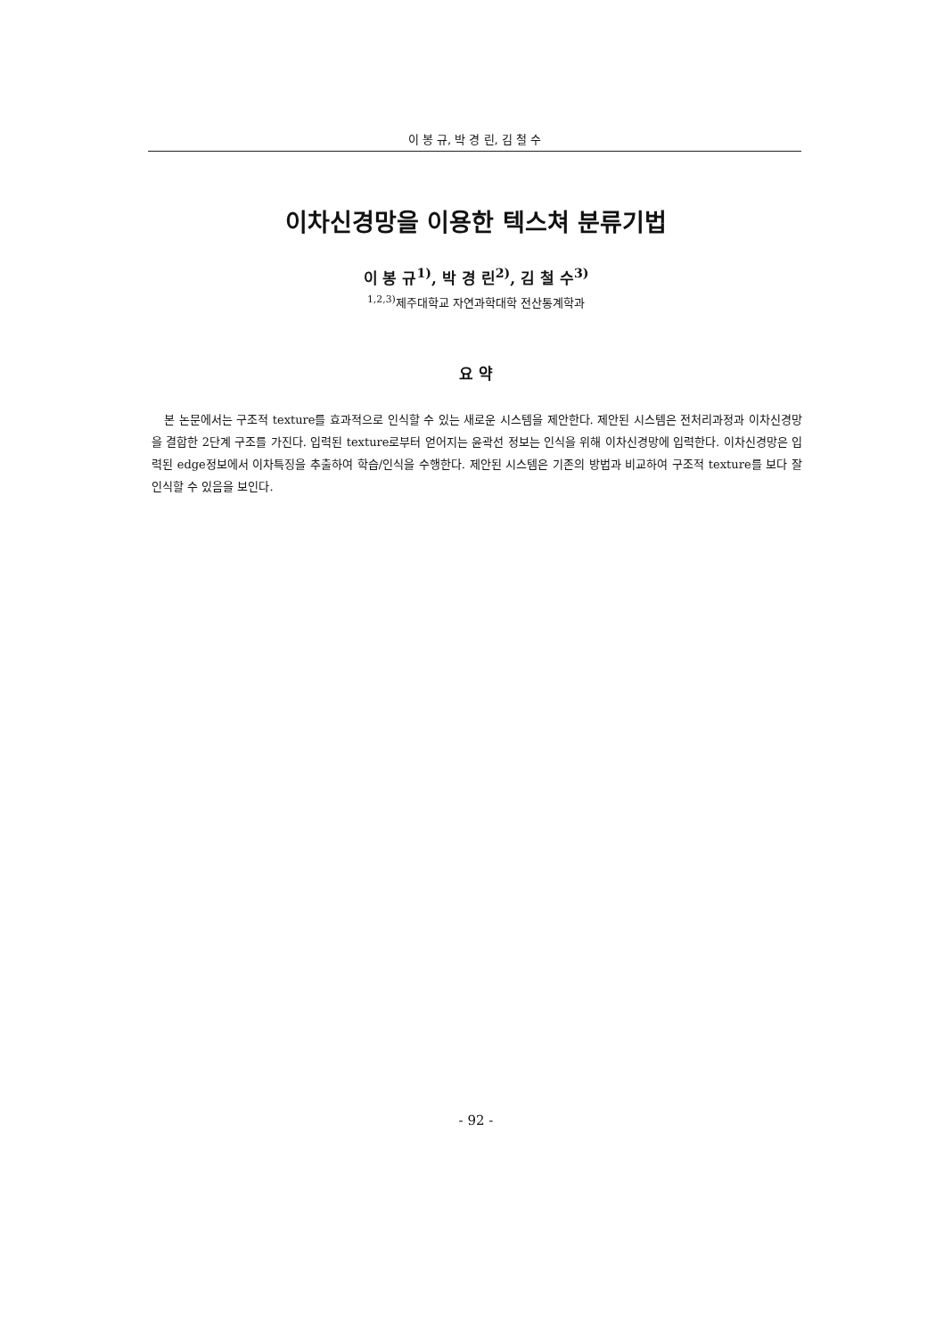이 봉 규, 박 경 린, 김 철 수
이차신경망을 이용한 텍스쳐 분류기법
이 봉 규<sup>1)</sup>, 박 경 린<sup>2)</sup>, 김 철 수<sup>3)</sup>
<sup>1,2,3)</sup>제주대학교 자연과학대학 전산통계학과
요 약
본 논문에서는 구조적 texture를 효과적으로 인식할 수 있는 새로운 시스템을 제안한다. 제안된 시스템은 전처리과정과 이차신경망을 결합한 2단계 구조를 가진다. 입력된 texture로부터 얻어지는 윤곽선 정보는 인식을 위해 이차신경망에 입력한다. 이차신경망은 입력된 edge정보에서 이차특징을 추출하여 학습/인식을 수행한다. 제안된 시스템은 기존의 방법과 비교하여 구조적 texture를 보다 잘 인식할 수 있음을 보인다.
- 92 -